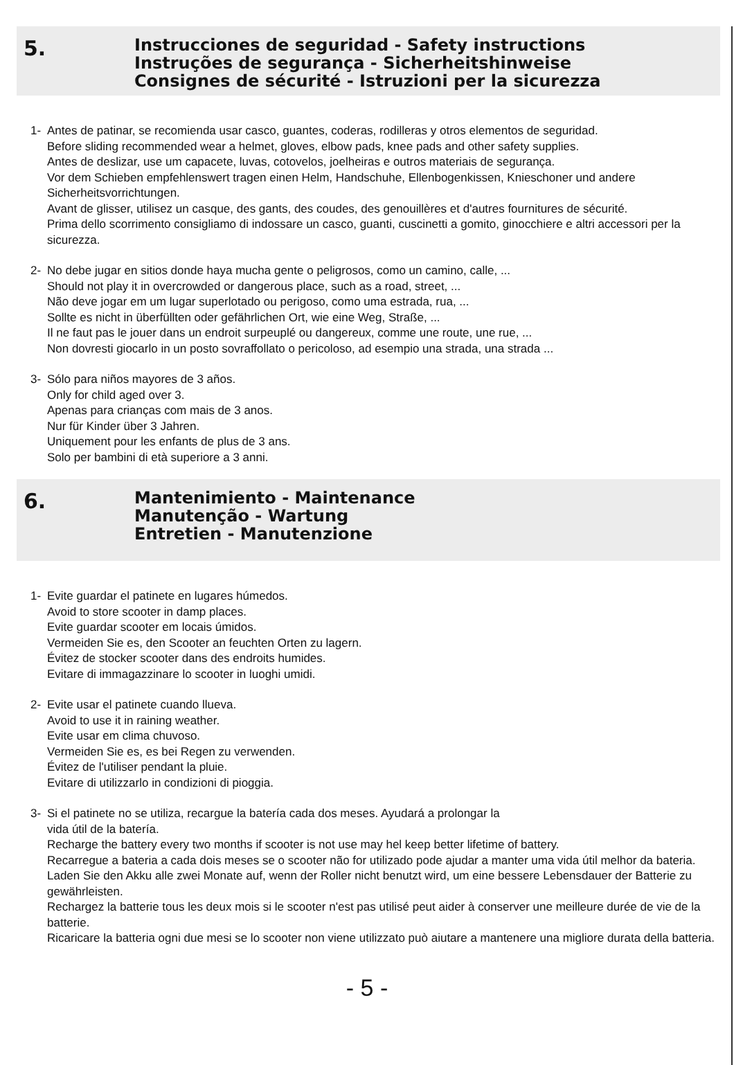5.
Instrucciones de seguridad - Safety instructions
Instruções de segurança - Sicherheitshinweise
Consignes de sécurité - Istruzioni per la sicurezza
1- Antes de patinar, se recomienda usar casco, guantes, coderas, rodilleras y otros elementos de seguridad.
Before sliding recommended wear a helmet, gloves, elbow pads, knee pads and other safety supplies.
Antes de deslizar, use um capacete, luvas, cotovelos, joelheiras e outros materiais de segurança.
Vor dem Schieben empfehlenswert tragen einen Helm, Handschuhe, Ellenbogenkissen, Knieschoner und andere Sicherheitsvorrichtungen.
Avant de glisser, utilisez un casque, des gants, des coudes, des genouillères et d'autres fournitures de sécurité.
Prima dello scorrimento consigliamo di indossare un casco, guanti, cuscinetti a gomito, ginocchiere e altri accessori per la sicurezza.
2- No debe jugar en sitios donde haya mucha gente o peligrosos, como un camino, calle, ...
Should not play it in overcrowded or dangerous place, such as a road, street, ...
Não deve jogar em um lugar superlotado ou perigoso, como uma estrada, rua, ...
Sollte es nicht in überfüllten oder gefährlichen Ort, wie eine Weg, Straße, ...
Il ne faut pas le jouer dans un endroit surpeuplé ou dangereux, comme une route, une rue, ...
Non dovresti giocarlo in un posto sovraffollato o pericoloso, ad esempio una strada, una strada ...
3- Sólo para niños mayores de 3 años.
Only for child aged over 3.
Apenas para crianças com mais de 3 anos.
Nur für Kinder über 3 Jahren.
Uniquement pour les enfants de plus de 3 ans.
Solo per bambini di età superiore a 3 anni.
6.
Mantenimiento - Maintenance
Manutenção - Wartung
Entretien - Manutenzione
1- Evite guardar el patinete en lugares húmedos.
Avoid to store scooter in damp places.
Evite guardar scooter em locais úmidos.
Vermeiden Sie es, den Scooter an feuchten Orten zu lagern.
Évitez de stocker scooter dans des endroits humides.
Evitare di immagazzinare lo scooter in luoghi umidi.
2- Evite usar el patinete cuando llueva.
Avoid to use it in raining weather.
Evite usar em clima chuvoso.
Vermeiden Sie es, es bei Regen zu verwenden.
Évitez de l'utiliser pendant la pluie.
Evitare di utilizzarlo in condizioni di pioggia.
3- Si el patinete no se utiliza, recargue la batería cada dos meses. Ayudará a prolongar la
vida útil de la batería.
Recharge the battery every two months if scooter is not use may hel keep better lifetime of battery.
Recarregue a bateria a cada dois meses se o scooter não for utilizado pode ajudar a manter uma vida útil melhor da bateria.
Laden Sie den Akku alle zwei Monate auf, wenn der Roller nicht benutzt wird, um eine bessere Lebensdauer der Batterie zu gewährleisten.
Rechargez la batterie tous les deux mois si le scooter n'est pas utilisé peut aider à conserver une meilleure durée de vie de la batterie.
Ricaricare la batteria ogni due mesi se lo scooter non viene utilizzato può aiutare a mantenere una migliore durata della batteria.
- 5 -